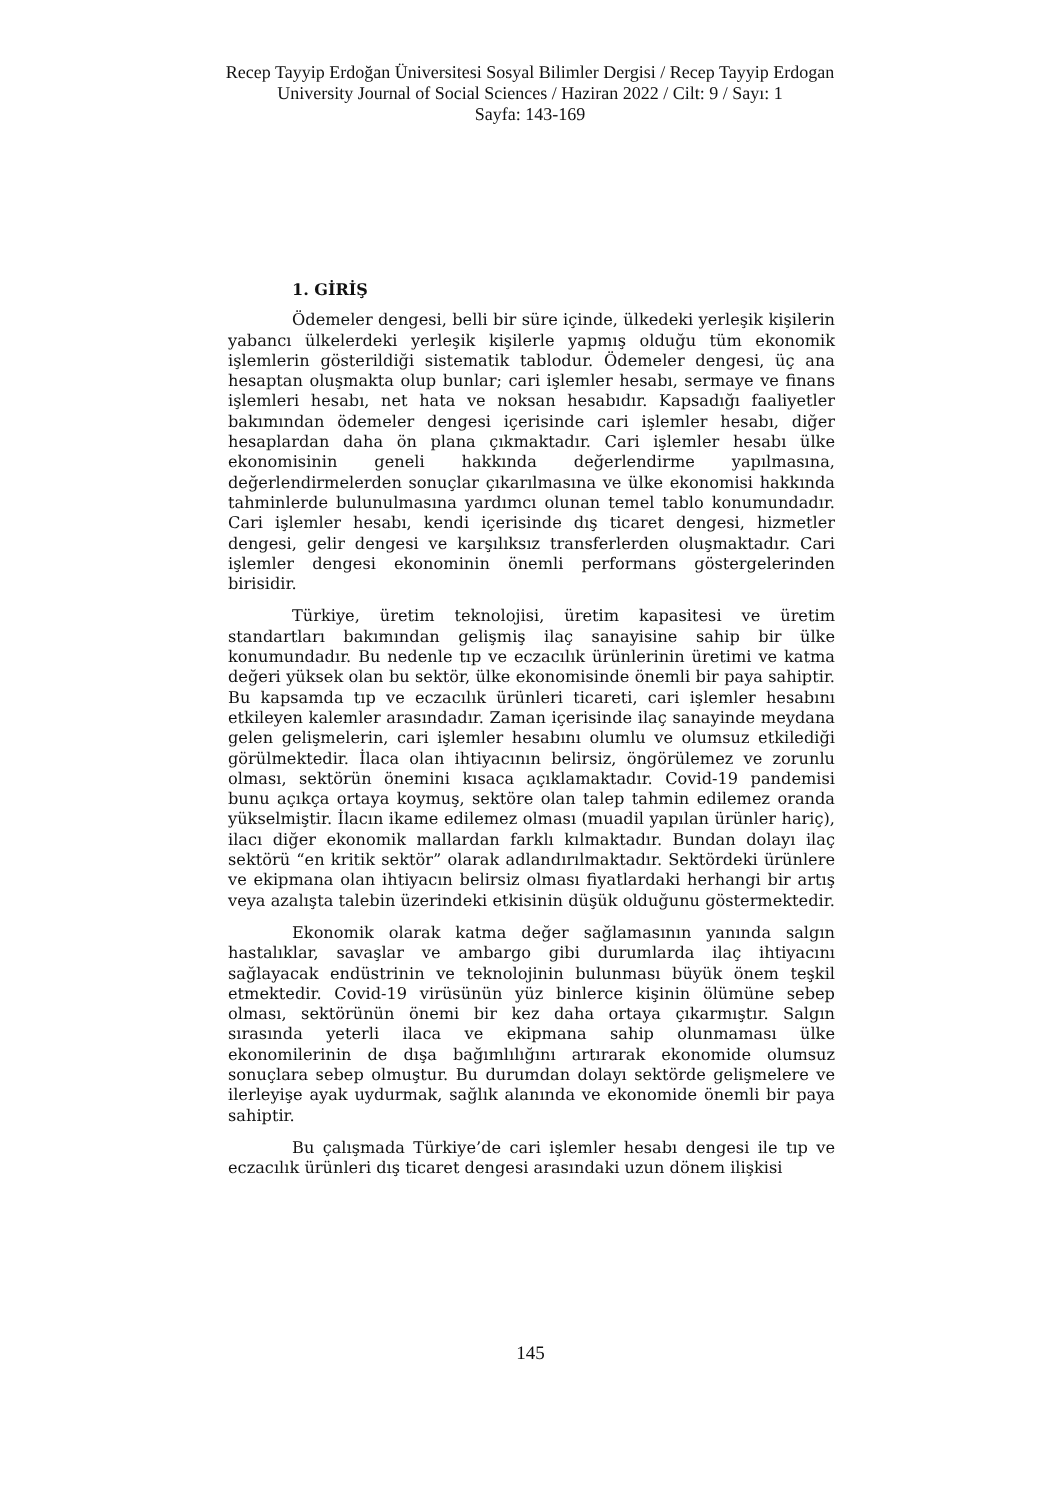Recep Tayyip Erdoğan Üniversitesi Sosyal Bilimler Dergisi / Recep Tayyip Erdogan University Journal of Social Sciences / Haziran 2022 / Cilt: 9 / Sayı: 1
Sayfa: 143-169
1. GİRİŞ
Ödemeler dengesi, belli bir süre içinde, ülkedeki yerleşik kişilerin yabancı ülkelerdeki yerleşik kişilerle yapmış olduğu tüm ekonomik işlemlerin gösterildiği sistematik tablodur. Ödemeler dengesi, üç ana hesaptan oluşmakta olup bunlar; cari işlemler hesabı, sermaye ve finans işlemleri hesabı, net hata ve noksan hesabıdır. Kapsadığı faaliyetler bakımından ödemeler dengesi içerisinde cari işlemler hesabı, diğer hesaplardan daha ön plana çıkmaktadır. Cari işlemler hesabı ülke ekonomisinin geneli hakkında değerlendirme yapılmasına, değerlendirmelerden sonuçlar çıkarılmasına ve ülke ekonomisi hakkında tahminlerde bulunulmasına yardımcı olunan temel tablo konumundadır. Cari işlemler hesabı, kendi içerisinde dış ticaret dengesi, hizmetler dengesi, gelir dengesi ve karşılıksız transferlerden oluşmaktadır. Cari işlemler dengesi ekonominin önemli performans göstergelerinden birisidir.
Türkiye, üretim teknolojisi, üretim kapasitesi ve üretim standartları bakımından gelişmiş ilaç sanayisine sahip bir ülke konumundadır. Bu nedenle tıp ve eczacılık ürünlerinin üretimi ve katma değeri yüksek olan bu sektör, ülke ekonomisinde önemli bir paya sahiptir. Bu kapsamda tıp ve eczacılık ürünleri ticareti, cari işlemler hesabını etkileyen kalemler arasındadır. Zaman içerisinde ilaç sanayinde meydana gelen gelişmelerin, cari işlemler hesabını olumlu ve olumsuz etkilediği görülmektedir. İlaca olan ihtiyacının belirsiz, öngörülemez ve zorunlu olması, sektörün önemini kısaca açıklamaktadır. Covid-19 pandemisi bunu açıkça ortaya koymuş, sektöre olan talep tahmin edilemez oranda yükselmiştir. İlacın ikame edilemez olması (muadil yapılan ürünler hariç), ilacı diğer ekonomik mallardan farklı kılmaktadır. Bundan dolayı ilaç sektörü “en kritik sektör” olarak adlandırılmaktadır. Sektördeki ürünlere ve ekipmana olan ihtiyacın belirsiz olması fiyatlardaki herhangi bir artış veya azalışta talebin üzerindeki etkisinin düşük olduğunu göstermektedir.
Ekonomik olarak katma değer sağlamasının yanında salgın hastalıklar, savaşlar ve ambargo gibi durumlarda ilaç ihtiyacını sağlayacak endüstrinin ve teknolojinin bulunması büyük önem teşkil etmektedir. Covid-19 virüsünün yüz binlerce kişinin ölümüne sebep olması, sektörünün önemi bir kez daha ortaya çıkarmıştır. Salgın sırasında yeterli ilaca ve ekipmana sahip olunmaması ülke ekonomilerinin de dışa bağımlılığını artırarak ekonomide olumsuz sonuçlara sebep olmuştur. Bu durumdan dolayı sektörde gelişmelere ve ilerleyişe ayak uydurmak, sağlık alanında ve ekonomide önemli bir paya sahiptir.
Bu çalışmada Türkiye’de cari işlemler hesabı dengesi ile tıp ve eczacılık ürünleri dış ticaret dengesi arasındaki uzun dönem ilişkisi
145